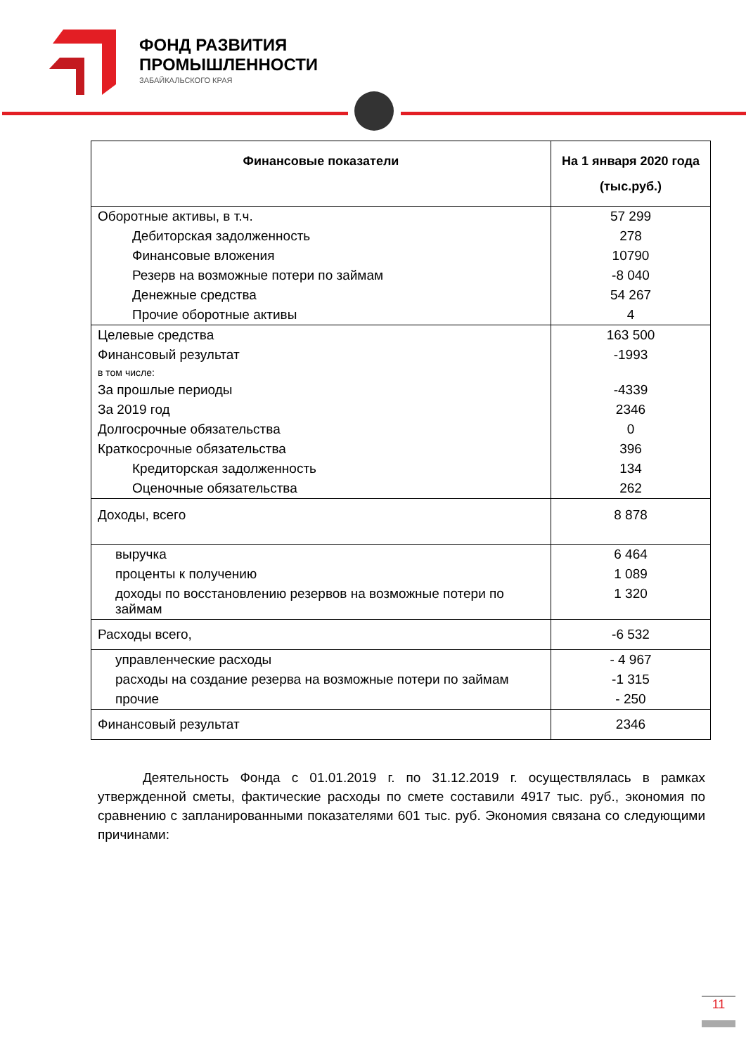ФОНД РАЗВИТИЯ
ПРОМЫШЛЕННОСТИ
ЗАБАЙКАЛЬСКОГО КРАЯ
| Финансовые показатели | На 1 января 2020 года (тыс.руб.) |
| --- | --- |
| Оборотные активы, в т.ч. | 57 299 |
| Дебиторская задолженность | 278 |
| Финансовые вложения | 10790 |
| Резерв на возможные потери по займам | -8 040 |
| Денежные средства | 54 267 |
| Прочие оборотные активы | 4 |
| Целевые средства | 163 500 |
| Финансовый результат | -1993 |
| в том числе: | |
| За прошлые периоды | -4339 |
| За 2019 год | 2346 |
| Долгосрочные обязательства | 0 |
| Краткосрочные обязательства | 396 |
| Кредиторская задолженность | 134 |
| Оценочные обязательства | 262 |
| Доходы, всего | 8 878 |
| выручка | 6 464 |
| проценты к получению | 1 089 |
| доходы по восстановлению резервов на возможные потери по займам | 1 320 |
| Расходы всего, | -6 532 |
| управленческие расходы | - 4 967 |
| расходы на создание резерва на возможные потери по займам | -1 315 |
| прочие | - 250 |
| Финансовый результат | 2346 |
Деятельность Фонда с 01.01.2019 г. по 31.12.2019 г. осуществлялась в рамках утвержденной сметы, фактические расходы по смете составили 4917 тыс. руб., экономия по сравнению с запланированными показателями 601 тыс. руб. Экономия связана со следующими причинами:
11